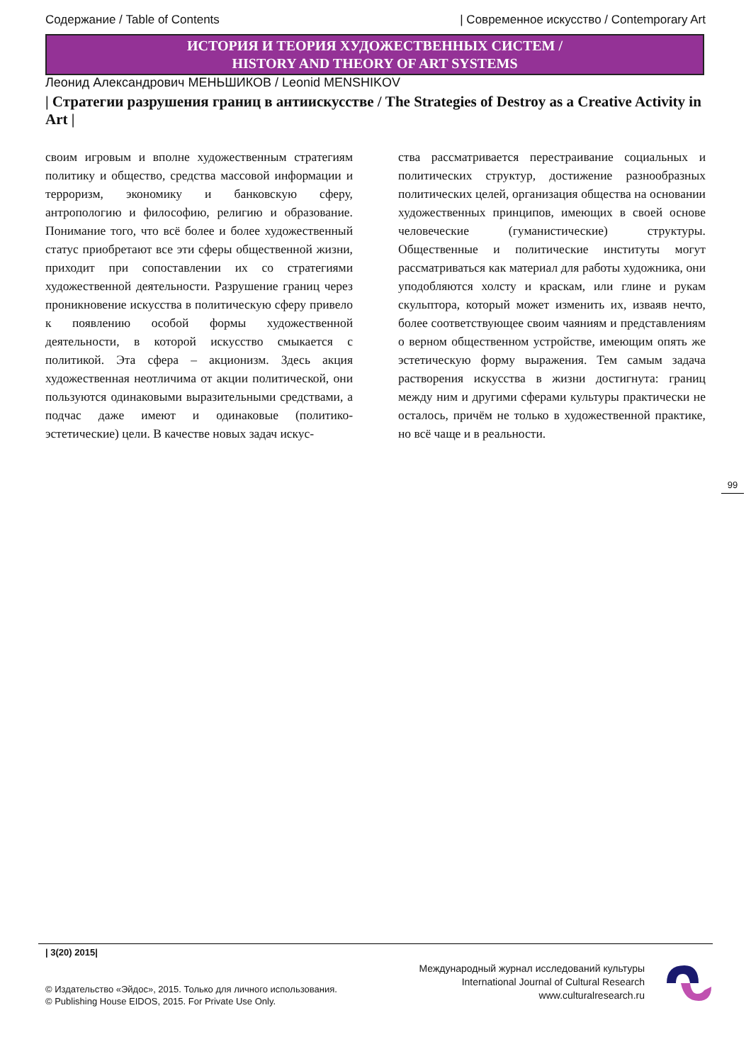Содержание / Table of Contents | Современное искусство / Contemporary Art
ИСТОРИЯ И ТЕОРИЯ ХУДОЖЕСТВЕННЫХ СИСТЕМ /
HISTORY AND THEORY OF ART SYSTEMS
Леонид Александрович МЕНЬШИКОВ / Leonid MENSHIKOV
| Стратегии разрушения границ в антиискусстве / The Strategies of Destroy as a Creative Activity in Art |
своим игровым и вполне художественным стратегиям политику и общество, средства массовой информации и терроризм, экономику и банковскую сферу, антропологию и философию, религию и образование. Понимание того, что всё более и более художественный статус приобретают все эти сферы общественной жизни, приходит при сопоставлении их со стратегиями художественной деятельности. Разрушение границ через проникновение искусства в политическую сферу привело к появлению особой формы художественной деятельности, в которой искусство смыкается с политикой. Эта сфера – акционизм. Здесь акция художественная неотличима от акции политической, они пользуются одинаковыми выразительными средствами, а подчас даже имеют и одинаковые (политико-эстетические) цели. В качестве новых задач искус-
ства рассматривается перестраивание социальных и политических структур, достижение разнообразных политических целей, организация общества на основании художественных принципов, имеющих в своей основе человеческие (гуманистические) структуры. Общественные и политические институты могут рассматриваться как материал для работы художника, они уподобляются холсту и краскам, или глине и рукам скульптора, который может изменить их, изваяв нечто, более соответствующее своим чаяниям и представлениям о верном общественном устройстве, имеющим опять же эстетическую форму выражения. Тем самым задача растворения искусства в жизни достигнута: границ между ним и другими сферами культуры практически не осталось, причём не только в художественной практике, но всё чаще и в реальности.
99
| 3(20) 2015|
© Издательство «Эйдос», 2015. Только для личного использования.
© Publishing House EIDOS, 2015. For Private Use Only.
Международный журнал исследований культуры
International Journal of Cultural Research
www.culturalresearch.ru